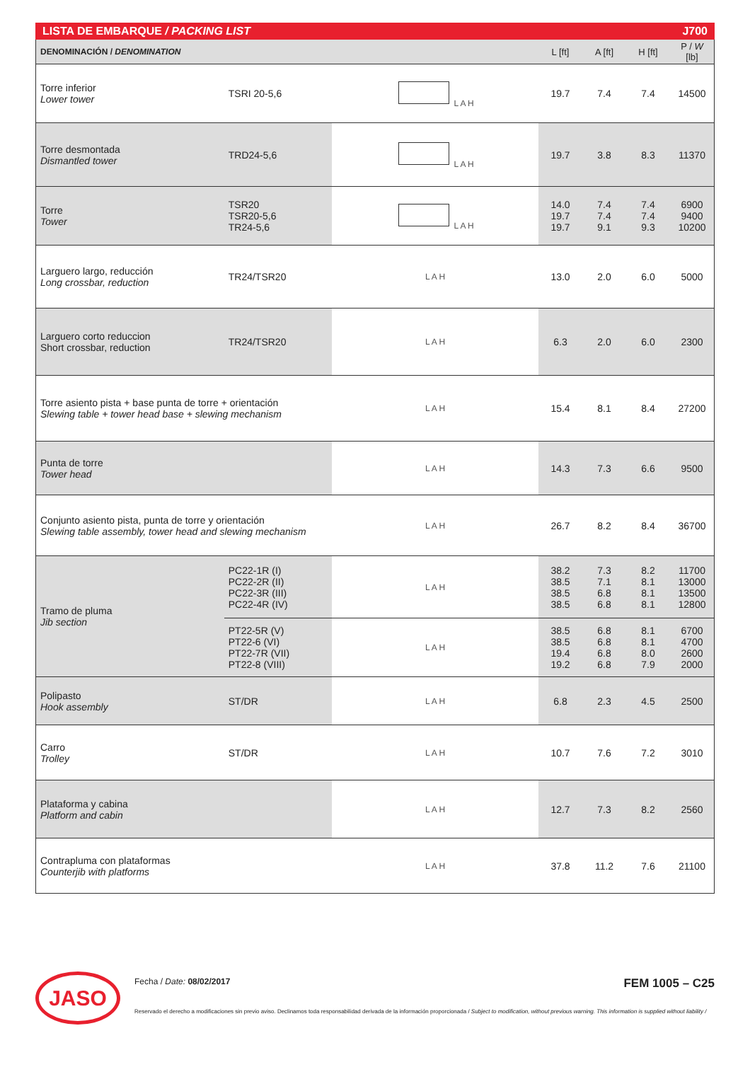LISTA DE EMBARQUE / PACKING LIST J700
| DENOMINACIÓN / DENOMINATION | | | L [ft] | A [ft] | H [ft] | P / W [lb] |
| --- | --- | --- | --- | --- | --- | --- |
| Torre inferior Lower tower | TSRI 20-5,6 | L A H | 19.7 | 7.4 | 7.4 | 14500 |
| Torre desmontada Dismantled tower | TRD24-5,6 | L A H | 19.7 | 3.8 | 8.3 | 11370 |
| Torre Tower | TSR20 TSR20-5,6 TR24-5,6 | L A H | 14.0 19.7 19.7 | 7.4 7.4 9.1 | 7.4 7.4 9.3 | 6900 9400 10200 |
| Larguero largo, reducción Long crossbar, reduction | TR24/TSR20 | L A H | 13.0 | 2.0 | 6.0 | 5000 |
| Larguero corto reduccion Short crossbar, reduction | TR24/TSR20 | L A H | 6.3 | 2.0 | 6.0 | 2300 |
| Torre asiento pista + base punta de torre + orientación Slewing table + tower head base + slewing mechanism | | L A H | 15.4 | 8.1 | 8.4 | 27200 |
| Punta de torre Tower head | | L A H | 14.3 | 7.3 | 6.6 | 9500 |
| Conjunto asiento pista, punta de torre y orientación Slewing table assembly, tower head and slewing mechanism | | L A H | 26.7 | 8.2 | 8.4 | 36700 |
| Tramo de pluma Jib section | PC22-1R (I) PC22-2R (II) PC22-3R (III) PC22-4R (IV) | L A H | 38.2 38.5 38.5 38.5 | 7.3 7.1 6.8 6.8 | 8.2 8.1 8.1 8.1 | 11700 13000 13500 12800 |
| | PT22-5R (V) PT22-6 (VI) PT22-7R (VII) PT22-8 (VIII) | L A H | 38.5 38.5 19.4 19.2 | 6.8 6.8 6.8 6.8 | 8.1 8.1 8.0 7.9 | 6700 4700 2600 2000 |
| Polipasto Hook assembly | ST/DR | L A H | 6.8 | 2.3 | 4.5 | 2500 |
| Carro Trolley | ST/DR | L A H | 10.7 | 7.6 | 7.2 | 3010 |
| Plataforma y cabina Platform and cabin | | L A H | 12.7 | 7.3 | 8.2 | 2560 |
| Contrapluma con plataformas Counterjib with platforms | | L A H | 37.8 | 11.2 | 7.6 | 21100 |
JASO
Fecha / Date: 08/02/2017 FEM 1005 – C25
Reservado el derecho a modificaciones sin previo aviso. Declinamos toda responsabilidad derivada de la información proporcionada / Subject to modification, without previous warning. This information is supplied without liability /